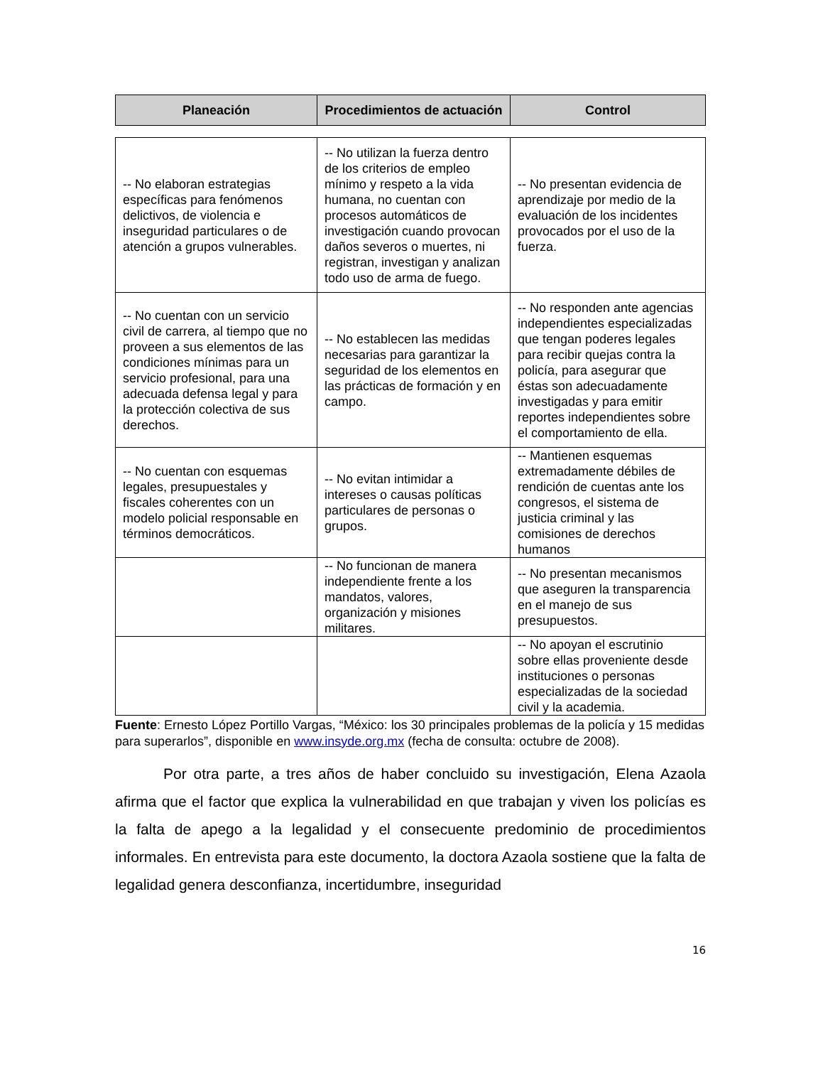| Planeación | Procedimientos de actuación | Control |
| --- | --- | --- |
| -- No elaboran estrategias específicas para fenómenos delictivos, de violencia e inseguridad particulares o de atención a grupos vulnerables. | -- No utilizan la fuerza dentro de los criterios de empleo mínimo y respeto a la vida humana, no cuentan con procesos automáticos de investigación cuando provocan daños severos o muertes, ni registran, investigan y analizan todo uso de arma de fuego. | -- No presentan evidencia de aprendizaje por medio de la evaluación de los incidentes provocados por el uso de la fuerza. |
| -- No cuentan con un servicio civil de carrera, al tiempo que no proveen a sus elementos de las condiciones mínimas para un servicio profesional, para una adecuada defensa legal y para la protección colectiva de sus derechos. | -- No establecen las medidas necesarias para garantizar la seguridad de los elementos en las prácticas de formación y en campo. | -- No responden ante agencias independientes especializadas que tengan poderes legales para recibir quejas contra la policía, para asegurar que éstas son adecuadamente investigadas y para emitir reportes independientes sobre el comportamiento de ella. |
| -- No cuentan con esquemas legales, presupuestales y fiscales coherentes con un modelo policial responsable en términos democráticos. | -- No evitan intimidar a intereses o causas políticas particulares de personas o grupos. | -- Mantienen esquemas extremadamente débiles de rendición de cuentas ante los congresos, el sistema de justicia criminal y las comisiones de derechos humanos |
| | -- No funcionan de manera independiente frente a los mandatos, valores, organización y misiones militares. | -- No presentan mecanismos que aseguren la transparencia en el manejo de sus presupuestos. |
| | | -- No apoyan el escrutinio sobre ellas proveniente desde instituciones o personas especializadas de la sociedad civil y la academia. |
Fuente: Ernesto López Portillo Vargas, “México: los 30 principales problemas de la policía y 15 medidas para superarlos”, disponible en www.insyde.org.mx (fecha de consulta: octubre de 2008).
Por otra parte, a tres años de haber concluido su investigación, Elena Azaola afirma que el factor que explica la vulnerabilidad en que trabajan y viven los policías es la falta de apego a la legalidad y el consecuente predominio de procedimientos informales. En entrevista para este documento, la doctora Azaola sostiene que la falta de legalidad genera desconfianza, incertidumbre, inseguridad
16